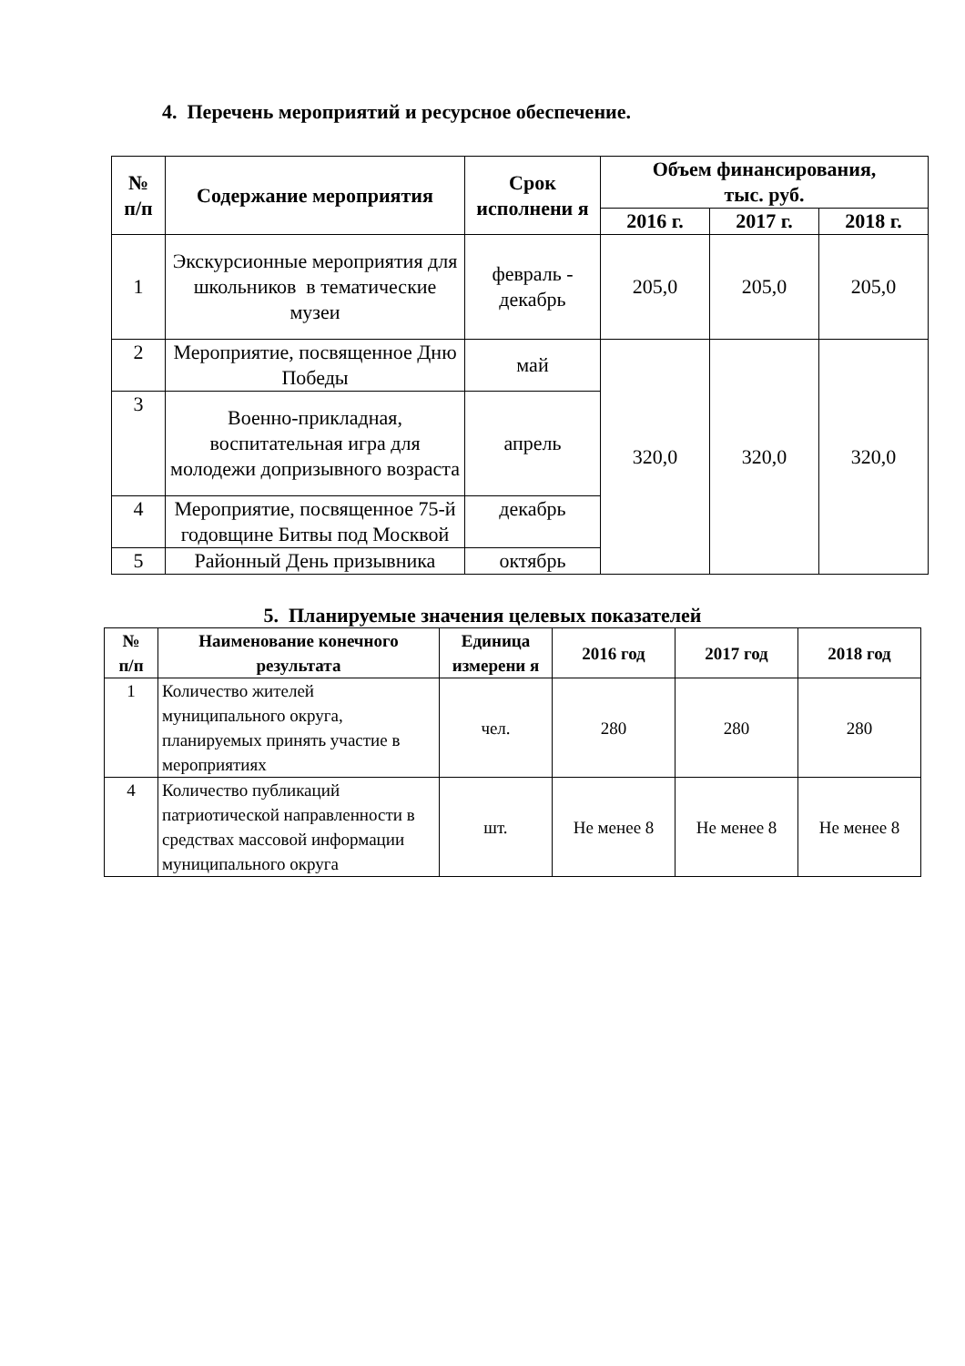4. Перечень мероприятий и ресурсное обеспечение.
| № п/п | Содержание мероприятия | Срок исполнени я | Объем финансирования, тыс. руб. | | |
| --- | --- | --- | --- | --- | --- |
| | | | 2016 г. | 2017 г. | 2018 г. |
| 1 | Экскурсионные мероприятия для школьников в тематические музеи | февраль - декабрь | 205,0 | 205,0 | 205,0 |
| 2 | Мероприятие, посвященное Дню Победы | май | 320,0 | 320,0 | 320,0 |
| 3 | Военно-прикладная, воспитательная игра для молодежи допризывного возраста | апрель | | | |
| 4 | Мероприятие, посвященное 75-й годовщине Битвы под Москвой | декабрь | | | |
| 5 | Районный День призывника | октябрь | | | |
5. Планируемые значения целевых показателей
| № п/п | Наименование конечного результата | Единица измерени я | 2016 год | 2017 год | 2018 год |
| --- | --- | --- | --- | --- | --- |
| 1 | Количество жителей муниципального округа, планируемых принять участие в мероприятиях | чел. | 280 | 280 | 280 |
| 4 | Количество публикаций патриотической направленности в средствах массовой информации муниципального округа | шт. | Не менее 8 | Не менее 8 | Не менее 8 |